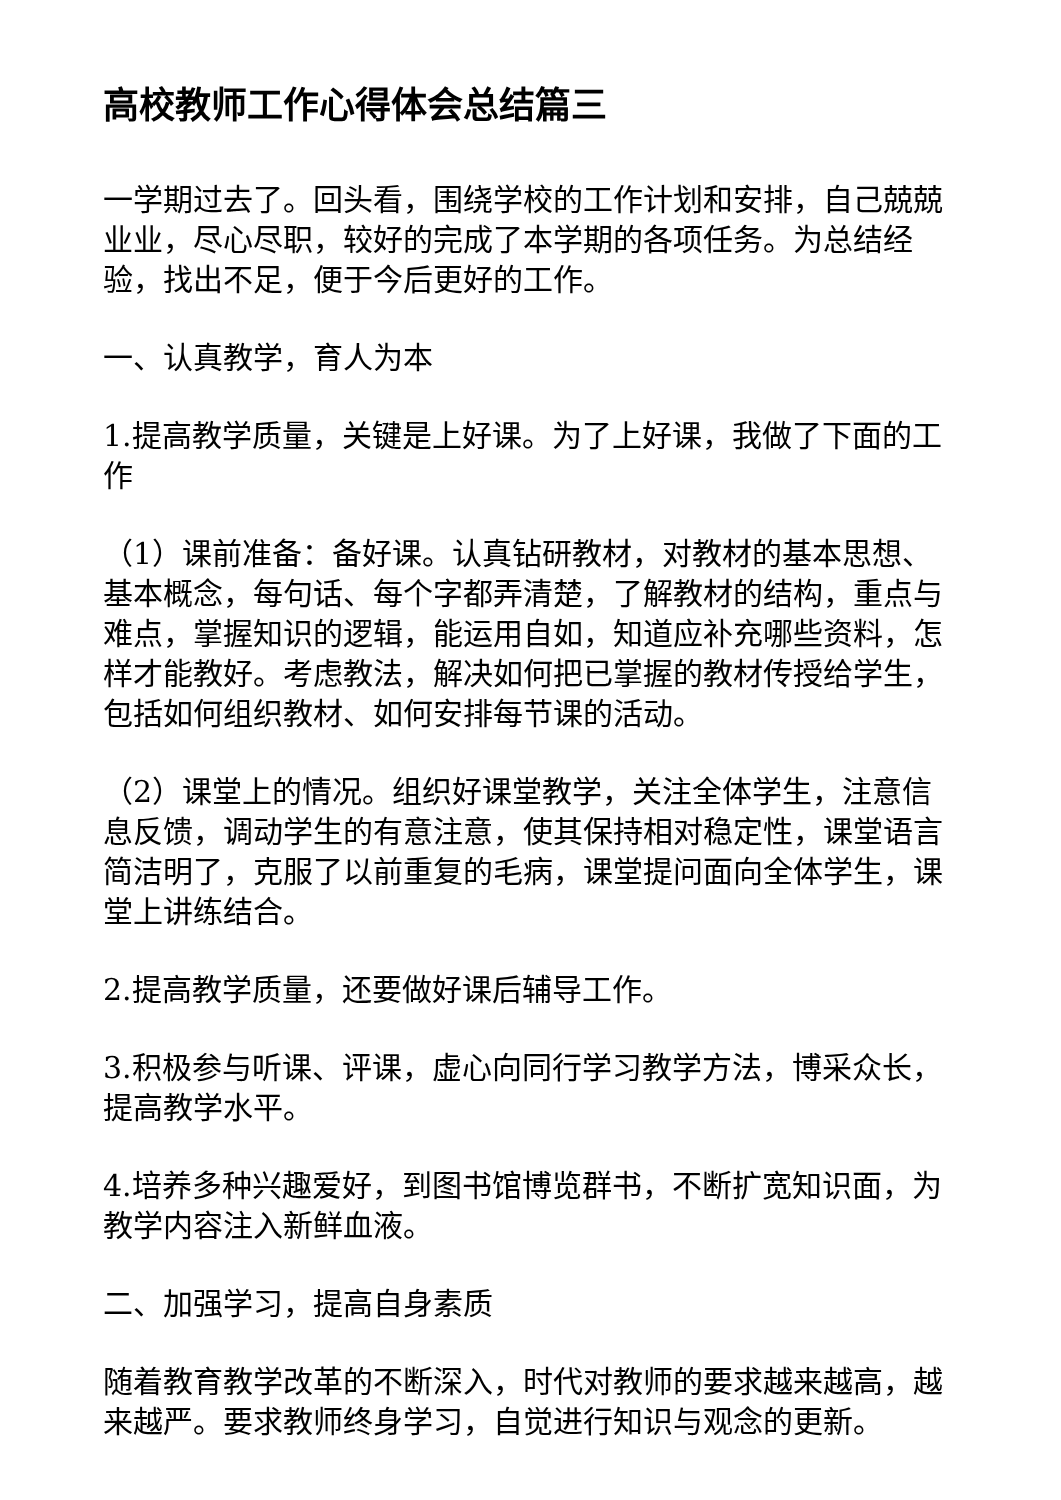高校教师工作心得体会总结篇三
一学期过去了。回头看，围绕学校的工作计划和安排，自己兢兢业业，尽心尽职，较好的完成了本学期的各项任务。为总结经验，找出不足，便于今后更好的工作。
一、认真教学，育人为本
1.提高教学质量，关键是上好课。为了上好课，我做了下面的工作
（1）课前准备：备好课。认真钻研教材，对教材的基本思想、基本概念，每句话、每个字都弄清楚，了解教材的结构，重点与难点，掌握知识的逻辑，能运用自如，知道应补充哪些资料，怎样才能教好。考虑教法，解决如何把已掌握的教材传授给学生，包括如何组织教材、如何安排每节课的活动。
（2）课堂上的情况。组织好课堂教学，关注全体学生，注意信息反馈，调动学生的有意注意，使其保持相对稳定性，课堂语言简洁明了，克服了以前重复的毛病，课堂提问面向全体学生，课堂上讲练结合。
2.提高教学质量，还要做好课后辅导工作。
3.积极参与听课、评课，虚心向同行学习教学方法，博采众长，提高教学水平。
4.培养多种兴趣爱好，到图书馆博览群书，不断扩宽知识面，为教学内容注入新鲜血液。
二、加强学习，提高自身素质
随着教育教学改革的不断深入，时代对教师的要求越来越高，越来越严。要求教师终身学习，自觉进行知识与观念的更新。